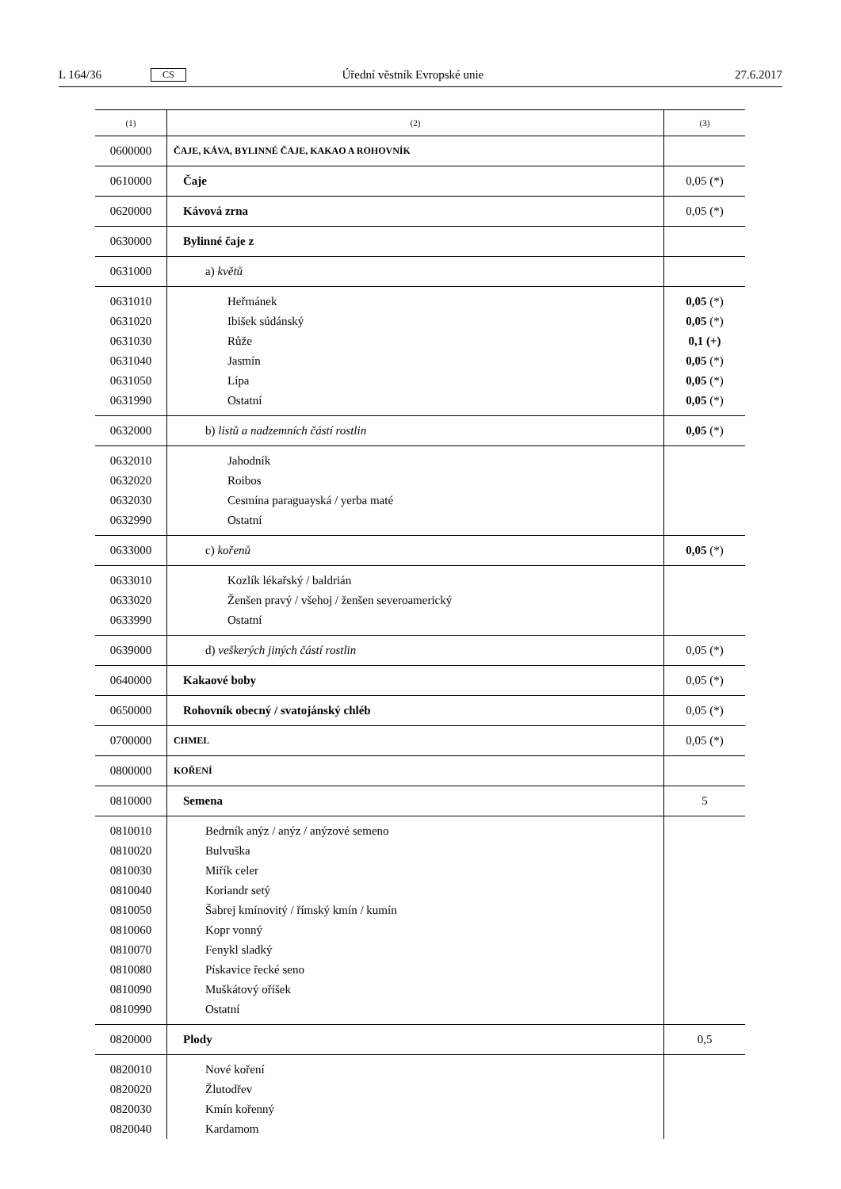L 164/36 CS Úřední věstník Evropské unie 27.6.2017
| (1) | (2) | (3) |
| --- | --- | --- |
| 0600000 | ČAJE, KÁVA, BYLINNÉ ČAJE, KAKAO A ROHOVNÍK | |
| 0610000 | Čaje | 0,05 (*) |
| 0620000 | Kávová zrna | 0,05 (*) |
| 0630000 | Bylinné čaje z | |
| 0631000 | a) květů | |
| 0631010 0631020 0631030 0631040 0631050 0631990 | Heřmánek Ibišek súdánský Růže Jasmín Lípa Ostatní | 0,05 (*) 0,05 (*) 0,1 (+) 0,05 (*) 0,05 (*) 0,05 (*) |
| 0632000 | b) listů a nadzemních částí rostlin | 0,05 (*) |
| 0632010 0632020 0632030 0632990 | Jahodník Roibos Cesmína paraguayská / yerba maté Ostatní | |
| 0633000 | c) kořenů | 0,05 (*) |
| 0633010 0633020 0633990 | Kozlík lékařský / baldrián Ženšen pravý / všehoj / ženšen severoamerický Ostatní | |
| 0639000 | d) veškerých jiných částí rostlin | 0,05 (*) |
| 0640000 | Kakaové boby | 0,05 (*) |
| 0650000 | Rohovník obecný / svatojánský chléb | 0,05 (*) |
| 0700000 | CHMEL | 0,05 (*) |
| 0800000 | KOŘENÍ | |
| 0810000 | Semena | 5 |
| 0810010 0810020 0810030 0810040 0810050 0810060 0810070 0810080 0810090 0810990 | Bedrník anýz / anýz / anýzové semeno Bulvuška Miřík celer Koriandr setý Šabrej kmínovitý / římský kmín / kumín Kopr vonný Fenykl sladký Pískavice řecké seno Muškátový oříšek Ostatní | |
| 0820000 | Plody | 0,5 |
| 0820010 0820020 0820030 0820040 | Nové koření Žlutodřev Kmín kořenný Kardamom | |